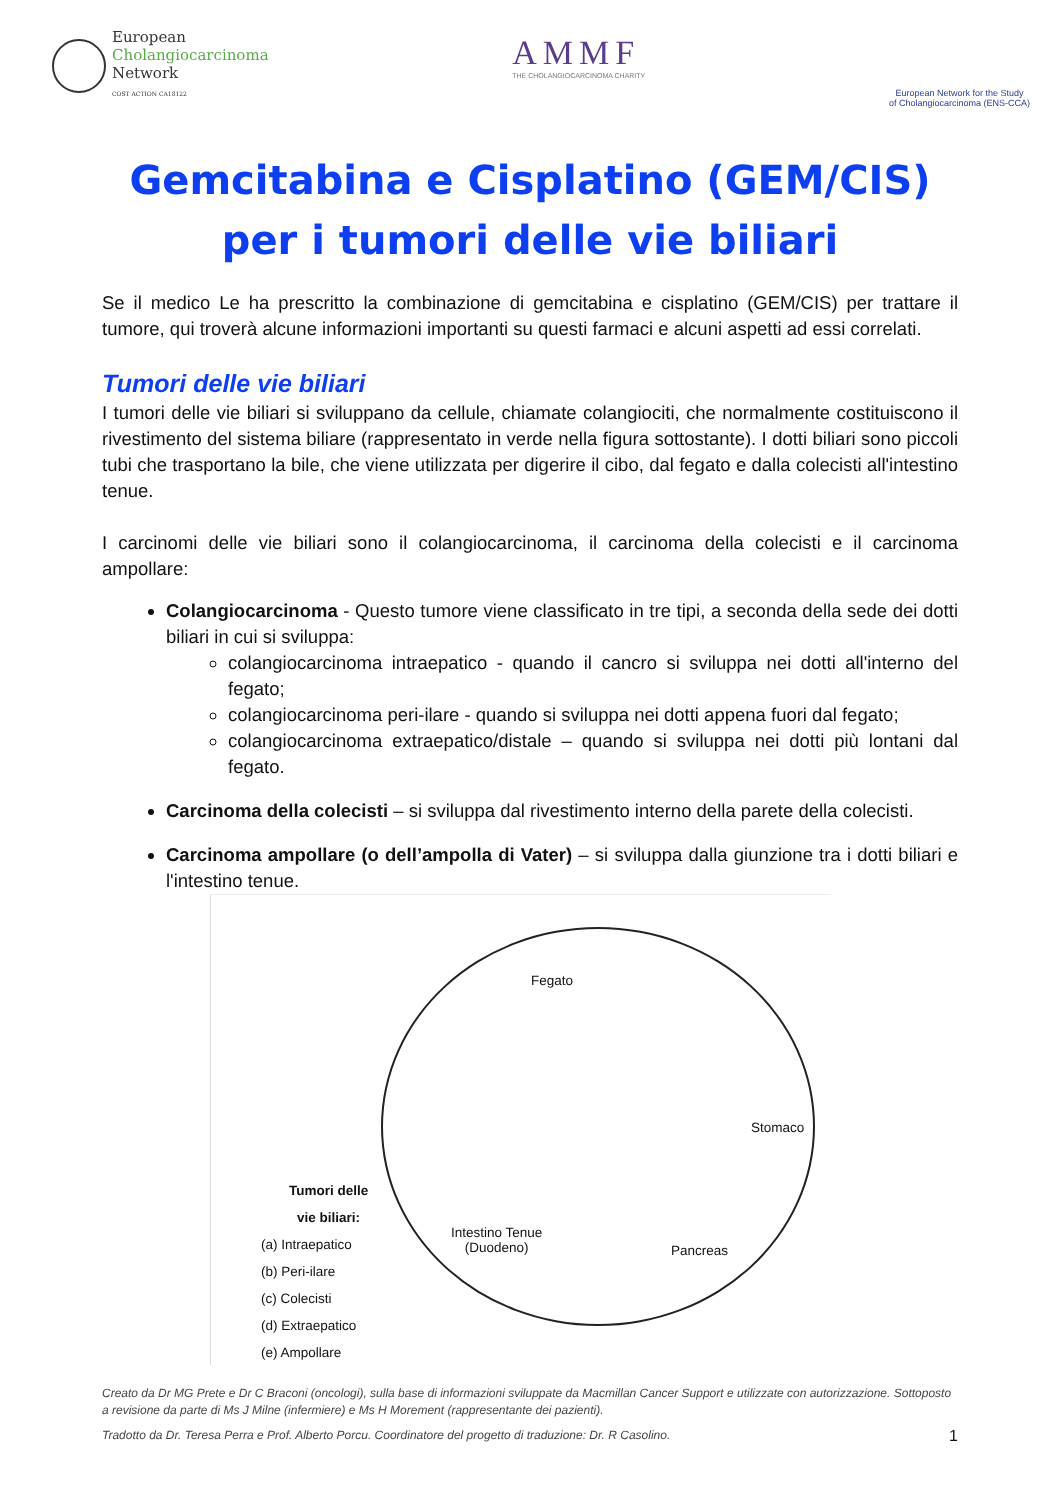European
Cholangiocarcinoma
Network
COST ACTION CA18122
AMMF
THE CHOLANGIOCARCINOMA CHARITY
European Network for the Study
of Cholangiocarcinoma (ENS-CCA)
Gemcitabina e Cisplatino (GEM/CIS)
per i tumori delle vie biliari
Se il medico Le ha prescritto la combinazione di gemcitabina e cisplatino (GEM/CIS) per trattare il tumore, qui troverà alcune informazioni importanti su questi farmaci e alcuni aspetti ad essi correlati.
Tumori delle vie biliari
I tumori delle vie biliari si sviluppano da cellule, chiamate colangiociti, che normalmente costituiscono il rivestimento del sistema biliare (rappresentato in verde nella figura sottostante). I dotti biliari sono piccoli tubi che trasportano la bile, che viene utilizzata per digerire il cibo, dal fegato e dalla colecisti all'intestino tenue.
I carcinomi delle vie biliari sono il colangiocarcinoma, il carcinoma della colecisti e il carcinoma ampollare:
Colangiocarcinoma - Questo tumore viene classificato in tre tipi, a seconda della sede dei dotti biliari in cui si sviluppa:
colangiocarcinoma intraepatico - quando il cancro si sviluppa nei dotti all'interno del fegato;
colangiocarcinoma peri-ilare - quando si sviluppa nei dotti appena fuori dal fegato;
colangiocarcinoma extraepatico/distale – quando si sviluppa nei dotti più lontani dal fegato.
Carcinoma della colecisti – si sviluppa dal rivestimento interno della parete della colecisti.
Carcinoma ampollare (o dell’ampolla di Vater) – si sviluppa dalla giunzione tra i dotti biliari e l'intestino tenue.
Fegato
Stomaco
Intestino Tenue
(Duodeno)
Pancreas
Tumori delle
vie biliari:
(a) Intraepatico
(b) Peri-ilare
(c) Colecisti
(d) Extraepatico
(e) Ampollare
Creato da Dr MG Prete e Dr C Braconi (oncologi), sulla base di informazioni sviluppate da Macmillan Cancer Support e utilizzate con autorizzazione. Sottoposto a revisione da parte di Ms J Milne (infermiere) e Ms H Morement (rappresentante dei pazienti).
Tradotto da Dr. Teresa Perra e Prof. Alberto Porcu. Coordinatore del progetto di traduzione: Dr. R Casolino. 1